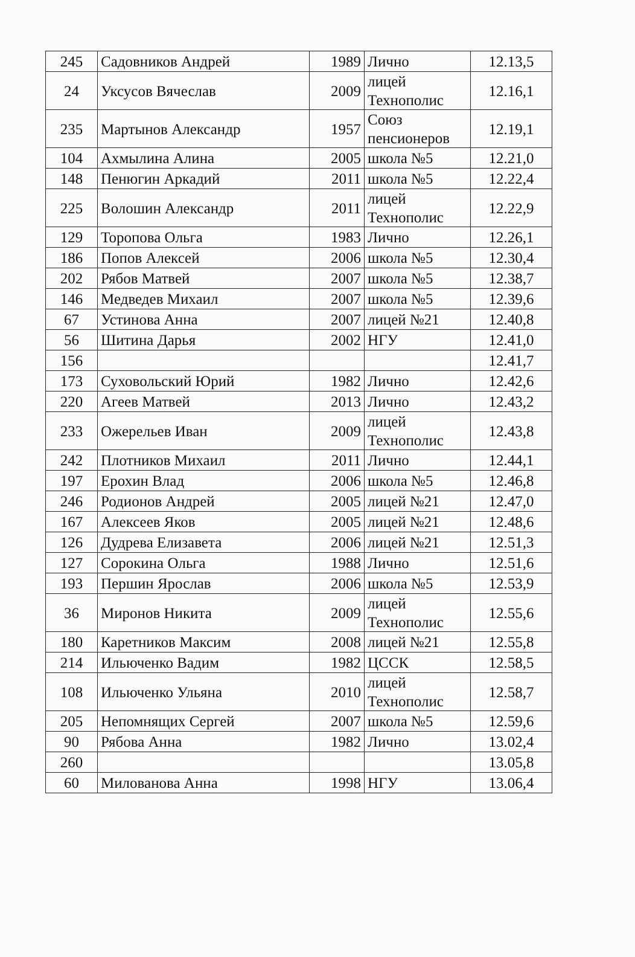| 245 | Садовников Андрей | 1989 | Лично | 12.13,5 |
| 24 | Уксусов Вячеслав | 2009 | лицей Технополис | 12.16,1 |
| 235 | Мартынов Александр | 1957 | Союз пенсионеров | 12.19,1 |
| 104 | Ахмылина Алина | 2005 | школа №5 | 12.21,0 |
| 148 | Пенюгин Аркадий | 2011 | школа №5 | 12.22,4 |
| 225 | Волошин Александр | 2011 | лицей Технополис | 12.22,9 |
| 129 | Торопова Ольга | 1983 | Лично | 12.26,1 |
| 186 | Попов Алексей | 2006 | школа №5 | 12.30,4 |
| 202 | Рябов Матвей | 2007 | школа №5 | 12.38,7 |
| 146 | Медведев Михаил | 2007 | школа №5 | 12.39,6 |
| 67 | Устинова Анна | 2007 | лицей №21 | 12.40,8 |
| 56 | Шитина Дарья | 2002 | НГУ | 12.41,0 |
| 156 | | | | 12.41,7 |
| 173 | Суховольский Юрий | 1982 | Лично | 12.42,6 |
| 220 | Агеев Матвей | 2013 | Лично | 12.43,2 |
| 233 | Ожерельев Иван | 2009 | лицей Технополис | 12.43,8 |
| 242 | Плотников Михаил | 2011 | Лично | 12.44,1 |
| 197 | Ерохин Влад | 2006 | школа №5 | 12.46,8 |
| 246 | Родионов Андрей | 2005 | лицей №21 | 12.47,0 |
| 167 | Алексеев Яков | 2005 | лицей №21 | 12.48,6 |
| 126 | Дудрева Елизавета | 2006 | лицей №21 | 12.51,3 |
| 127 | Сорокина Ольга | 1988 | Лично | 12.51,6 |
| 193 | Першин Ярослав | 2006 | школа №5 | 12.53,9 |
| 36 | Миронов Никита | 2009 | лицей Технополис | 12.55,6 |
| 180 | Каретников Максим | 2008 | лицей №21 | 12.55,8 |
| 214 | Ильюченко Вадим | 1982 | ЦССК | 12.58,5 |
| 108 | Ильюченко Ульяна | 2010 | лицей Технополис | 12.58,7 |
| 205 | Непомнящих Сергей | 2007 | школа №5 | 12.59,6 |
| 90 | Рябова Анна | 1982 | Лично | 13.02,4 |
| 260 | | | | 13.05,8 |
| 60 | Милованова Анна | 1998 | НГУ | 13.06,4 |